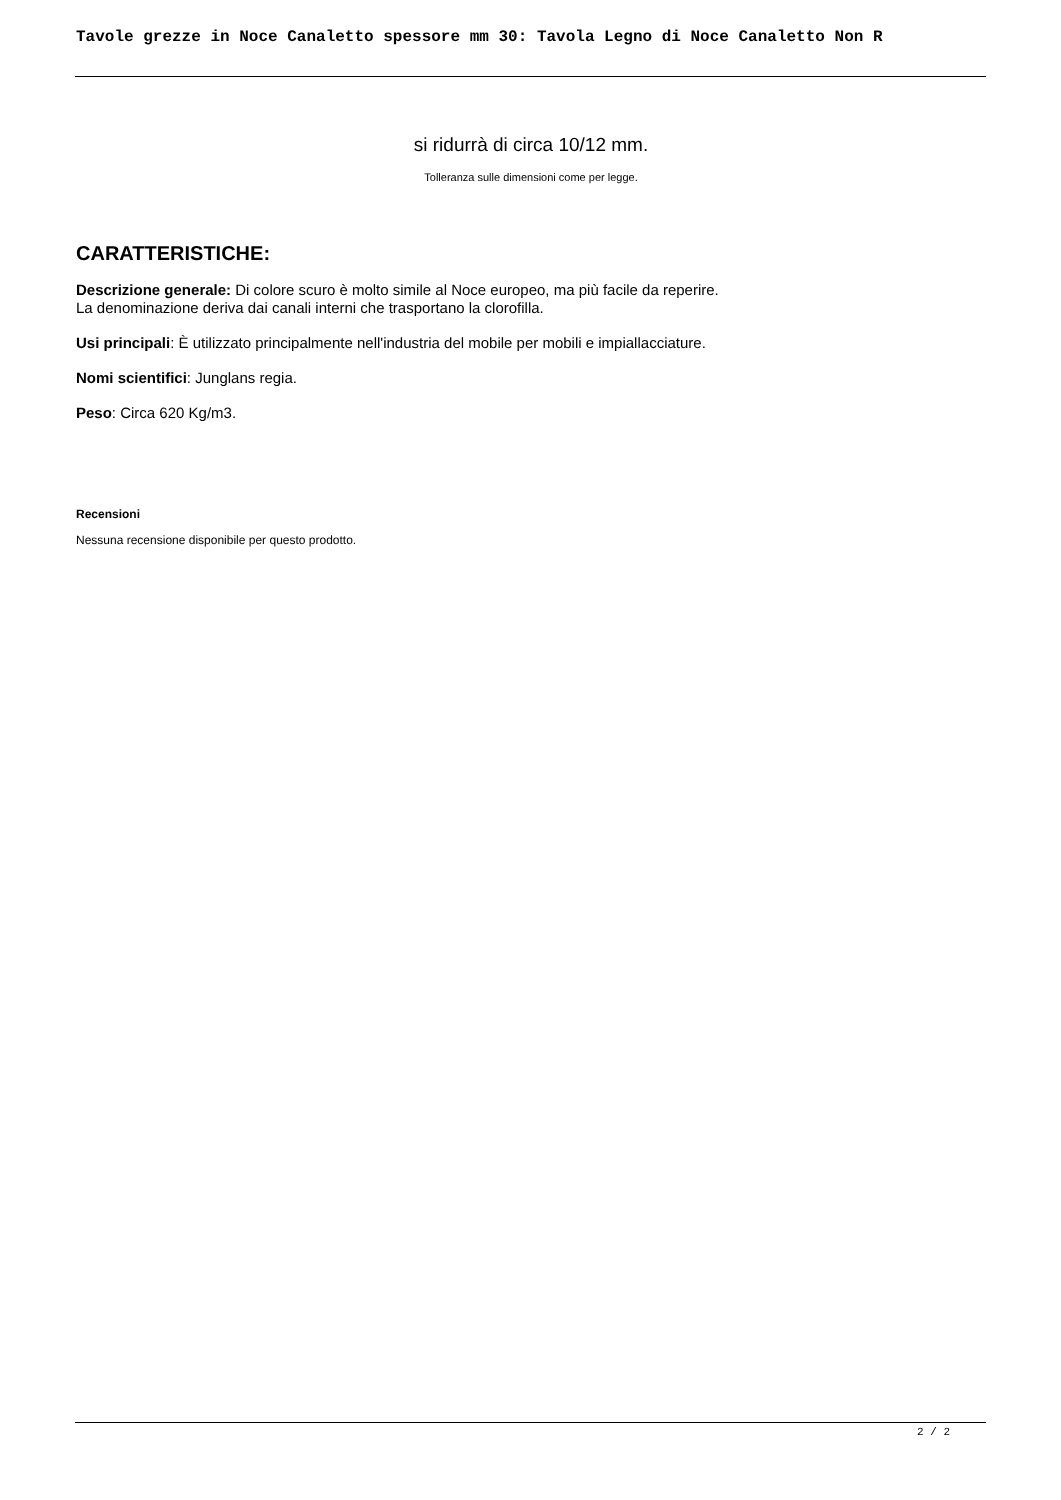Tavole grezze in Noce Canaletto spessore mm 30: Tavola Legno di Noce Canaletto Non R
si ridurrà di circa 10/12 mm.
Tolleranza sulle dimensioni come per legge.
CARATTERISTICHE:
Descrizione generale: Di colore scuro è molto simile al Noce europeo, ma più facile da reperire.
La denominazione deriva dai canali interni che trasportano la clorofilla.
Usi principali: È utilizzato principalmente nell'industria del mobile per mobili e impiallacciature.
Nomi scientifici: Junglans regia.
Peso: Circa 620 Kg/m3.
Recensioni
Nessuna recensione disponibile per questo prodotto.
2 / 2